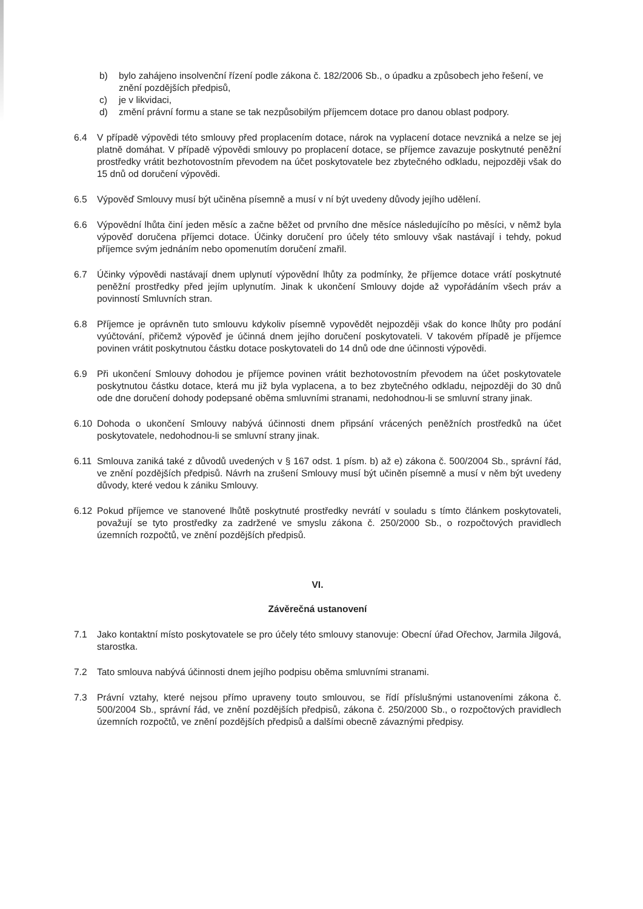b) bylo zahájeno insolvenční řízení podle zákona č. 182/2006 Sb., o úpadku a způsobech jeho řešení, ve znění pozdějších předpisů,
c) je v likvidaci,
d) změní právní formu a stane se tak nezpůsobilým příjemcem dotace pro danou oblast podpory.
6.4 V případě výpovědi této smlouvy před proplacením dotace, nárok na vyplacení dotace nevzniká a nelze se jej platně domáhat. V případě výpovědi smlouvy po proplacení dotace, se příjemce zavazuje poskytnuté peněžní prostředky vrátit bezhotovostním převodem na účet poskytovatele bez zbytečného odkladu, nejpozději však do 15 dnů od doručení výpovědi.
6.5 Výpověď Smlouvy musí být učiněna písemně a musí v ní být uvedeny důvody jejího udělení.
6.6 Výpovědní lhůta činí jeden měsíc a začne běžet od prvního dne měsíce následujícího po měsíci, v němž byla výpověď doručena příjemci dotace. Účinky doručení pro účely této smlouvy však nastávají i tehdy, pokud příjemce svým jednáním nebo opomenutím doručení zmařil.
6.7 Účinky výpovědi nastávají dnem uplynutí výpovědní lhůty za podmínky, že příjemce dotace vrátí poskytnuté peněžní prostředky před jejím uplynutím. Jinak k ukončení Smlouvy dojde až vypořádáním všech práv a povinností Smluvních stran.
6.8 Příjemce je oprávněn tuto smlouvu kdykoliv písemně vypovědět nejpozději však do konce lhůty pro podání vyúčtování, přičemž výpověď je účinná dnem jejího doručení poskytovateli. V takovém případě je příjemce povinen vrátit poskytnutou částku dotace poskytovateli do 14 dnů ode dne účinnosti výpovědi.
6.9 Při ukončení Smlouvy dohodou je příjemce povinen vrátit bezhotovostním převodem na účet poskytovatele poskytnutou částku dotace, která mu již byla vyplacena, a to bez zbytečného odkladu, nejpozději do 30 dnů ode dne doručení dohody podepsané oběma smluvními stranami, nedohodnou-li se smluvní strany jinak.
6.10 Dohoda o ukončení Smlouvy nabývá účinnosti dnem připsání vrácených peněžních prostředků na účet poskytovatele, nedohodnou-li se smluvní strany jinak.
6.11 Smlouva zaniká také z důvodů uvedených v § 167 odst. 1 písm. b) až e) zákona č. 500/2004 Sb., správní řád, ve znění pozdějších předpisů. Návrh na zrušení Smlouvy musí být učiněn písemně a musí v něm být uvedeny důvody, které vedou k zániku Smlouvy.
6.12 Pokud příjemce ve stanovené lhůtě poskytnuté prostředky nevrátí v souladu s tímto článkem poskytovateli, považují se tyto prostředky za zadržené ve smyslu zákona č. 250/2000 Sb., o rozpočtových pravidlech územních rozpočtů, ve znění pozdějších předpisů.
VI.
Závěrečná ustanovení
7.1 Jako kontaktní místo poskytovatele se pro účely této smlouvy stanovuje: Obecní úřad Ořechov, Jarmila Jilgová, starostka.
7.2 Tato smlouva nabývá účinnosti dnem jejího podpisu oběma smluvními stranami.
7.3 Právní vztahy, které nejsou přímo upraveny touto smlouvou, se řídí příslušnými ustanoveními zákona č. 500/2004 Sb., správní řád, ve znění pozdějších předpisů, zákona č. 250/2000 Sb., o rozpočtových pravidlech územních rozpočtů, ve znění pozdějších předpisů a dalšími obecně závaznými předpisy.